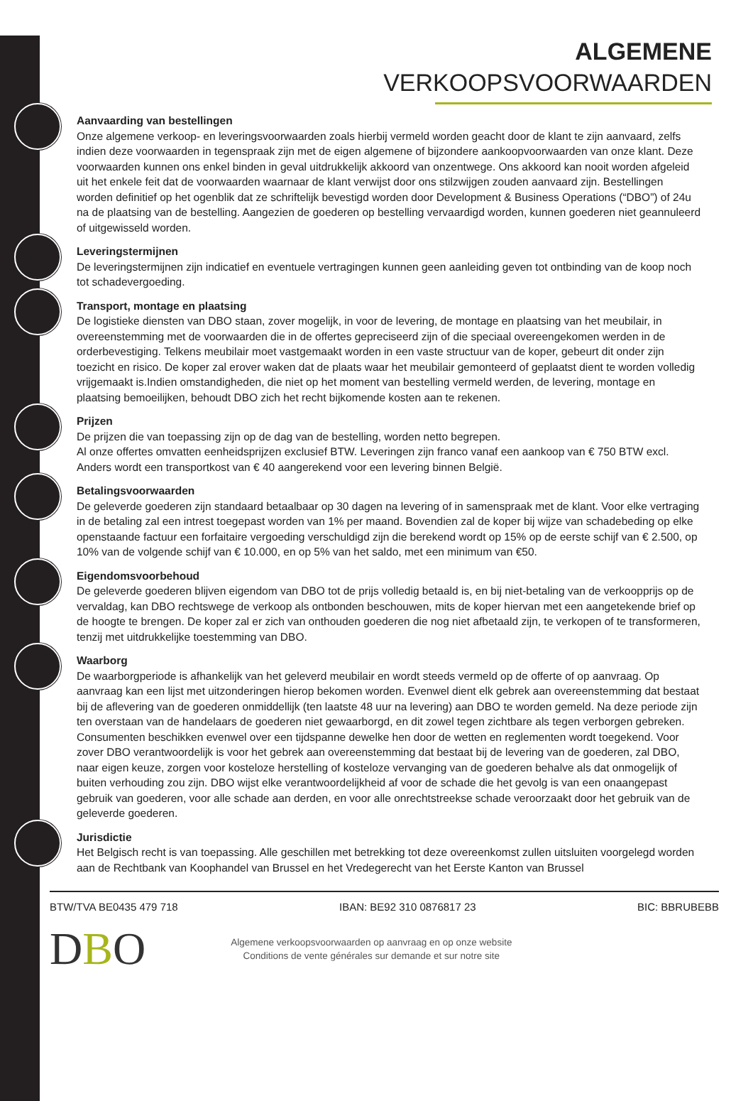ALGEMENE
VERKOOPSVOORWAARDEN
Aanvaarding van bestellingen
Onze algemene verkoop- en leveringsvoorwaarden zoals hierbij vermeld worden geacht door de klant te zijn aanvaard, zelfs indien deze voorwaarden in tegenspraak zijn met de eigen algemene of bijzondere aankoopvoorwaarden van onze klant. Deze voorwaarden kunnen ons enkel binden in geval uitdrukkelijk akkoord van onzentwege. Ons akkoord kan nooit worden afgeleid uit het enkele feit dat de voorwaarden waarnaar de klant verwijst door ons stilzwijgen zouden aanvaard zijn. Bestellingen worden definitief op het ogenblik dat ze schriftelijk bevestigd worden door Development & Business Operations (“DBO”) of 24u na de plaatsing van de bestelling. Aangezien de goederen op bestelling vervaardigd worden, kunnen goederen niet geannuleerd of uitgewisseld worden.
Leveringstermijnen
De leveringstermijnen zijn indicatief en eventuele vertragingen kunnen geen aanleiding geven tot ontbinding van de koop noch tot schadevergoeding.
Transport, montage en plaatsing
De logistieke diensten van DBO staan, zover mogelijk, in voor de levering, de montage en plaatsing van het meubilair, in overeenstemming met de voorwaarden die in de offertes gepreciseerd zijn of die speciaal overeengekomen werden in de orderbevestiging. Telkens meubilair moet vastgemaakt worden in een vaste structuur van de koper, gebeurt dit onder zijn toezicht en risico. De koper zal erover waken dat de plaats waar het meubilair gemonteerd of geplaatst dient te worden volledig vrijgemaakt is.Indien omstandigheden, die niet op het moment van bestelling vermeld werden, de levering, montage en plaatsing bemoeilijken, behoudt DBO zich het recht bijkomende kosten aan te rekenen.
Prijzen
De prijzen die van toepassing zijn op de dag van de bestelling, worden netto begrepen.
Al onze offertes omvatten eenheidsprijzen exclusief BTW. Leveringen zijn franco vanaf een aankoop van € 750 BTW excl. Anders wordt een transportkost van € 40 aangerekend voor een levering binnen België.
Betalingsvoorwaarden
De geleverde goederen zijn standaard betaalbaar op 30 dagen na levering of in samenspraak met de klant. Voor elke vertraging in de betaling zal een intrest toegepast worden van 1% per maand. Bovendien zal de koper bij wijze van schadebeding op elke openstaande factuur een forfaitaire vergoeding verschuldigd zijn die berekend wordt op 15% op de eerste schijf van € 2.500, op 10% van de volgende schijf van € 10.000, en op 5% van het saldo, met een minimum van €50.
Eigendomsvoorbehoud
De geleverde goederen blijven eigendom van DBO tot de prijs volledig betaald is, en bij niet-betaling van de verkoopprijs op de vervaldag, kan DBO rechtswege de verkoop als ontbonden beschouwen, mits de koper hiervan met een aangetekende brief op de hoogte te brengen. De koper zal er zich van onthouden goederen die nog niet afbetaald zijn, te verkopen of te transformeren, tenzij met uitdrukkelijke toestemming van DBO.
Waarborg
De waarborgperiode is afhankelijk van het geleverd meubilair en wordt steeds vermeld op de offerte of op aanvraag. Op aanvraag kan een lijst met uitzonderingen hierop bekomen worden. Evenwel dient elk gebrek aan overeenstemming dat bestaat bij de aflevering van de goederen onmiddellijk (ten laatste 48 uur na levering) aan DBO te worden gemeld. Na deze periode zijn ten overstaan van de handelaars de goederen niet gewaarborgd, en dit zowel tegen zichtbare als tegen verborgen gebreken. Consumenten beschikken evenwel over een tijdspanne dewelke hen door de wetten en reglementen wordt toegekend. Voor zover DBO verantwoordelijk is voor het gebrek aan overeenstemming dat bestaat bij de levering van de goederen, zal DBO, naar eigen keuze, zorgen voor kosteloze herstelling of kosteloze vervanging van de goederen behalve als dat onmogelijk of buiten verhouding zou zijn. DBO wijst elke verantwoordelijkheid af voor de schade die het gevolg is van een onaangepast gebruik van goederen, voor alle schade aan derden, en voor alle onrechtstreekse schade veroorzaakt door het gebruik van de geleverde goederen.
Jurisdictie
Het Belgisch recht is van toepassing. Alle geschillen met betrekking tot deze overeenkomst zullen uitsluiten voorgelegd worden aan de Rechtbank van Koophandel van Brussel en het Vredegerecht van het Eerste Kanton van Brussel
BTW/TVA BE0435 479 718 IBAN: BE92 310 0876817 23 BIC: BBRUBEBB
DBO
Algemene verkoopsvoorwaarden op aanvraag en op onze website
Conditions de vente générales sur demande et sur notre site